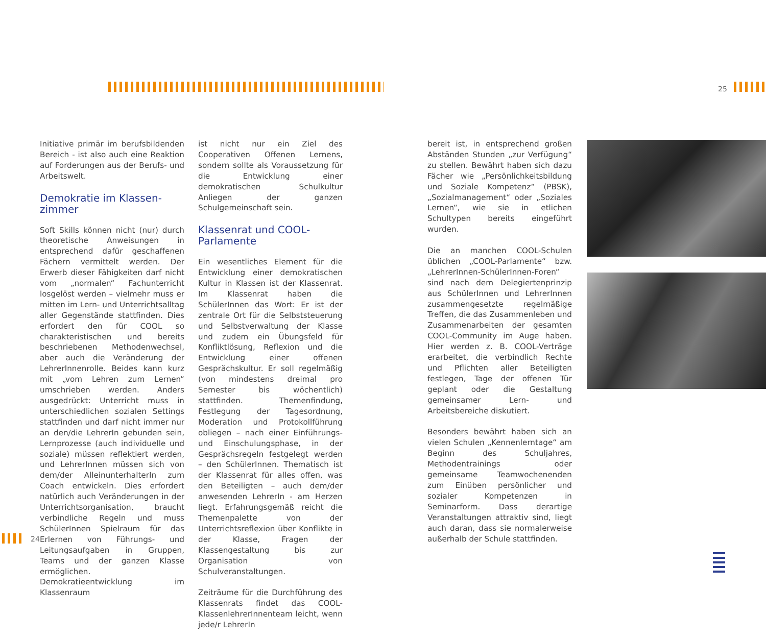25
Initiative primär im berufsbildenden Bereich - ist also auch eine Reaktion auf Forderungen aus der Berufs- und Arbeitswelt.
Demokratie im Klassen-
zimmer
Soft Skills können nicht (nur) durch theoretische Anweisungen in entsprechend dafür geschaffenen Fächern vermittelt werden. Der Erwerb dieser Fähigkeiten darf nicht vom „normalen“ Fachunterricht losgelöst werden – vielmehr muss er mitten im Lern- und Unterrichtsalltag aller Gegenstände stattfinden. Dies erfordert den für COOL so charakteristischen und bereits beschriebenen Methodenwechsel, aber auch die Veränderung der LehrerInnenrolle. Beides kann kurz mit „vom Lehren zum Lernen“ umschrieben werden. Anders ausgedrückt: Unterricht muss in unterschiedlichen sozialen Settings stattfinden und darf nicht immer nur an den/die LehrerIn gebunden sein, Lernprozesse (auch individuelle und soziale) müssen reflektiert werden, und LehrerInnen müssen sich von dem/der AlleinunterhalterIn zum Coach entwickeln. Dies erfordert natürlich auch Veränderungen in der Unterrichtsorganisation, braucht verbindliche Regeln und muss SchülerInnen Spielraum für das Erlernen von Führungs- und Leitungsaufgaben in Gruppen, Teams und der ganzen Klasse ermöglichen. Demokratieentwicklung im Klassenraum
ist nicht nur ein Ziel des Cooperativen Offenen Lernens, sondern sollte als Voraussetzung für die Entwicklung einer demokratischen Schulkultur Anliegen der ganzen Schulgemeinschaft sein.
Klassenrat und COOL-
Parlamente
Ein wesentliches Element für die Entwicklung einer demokratischen Kultur in Klassen ist der Klassenrat. Im Klassenrat haben die SchülerInnen das Wort: Er ist der zentrale Ort für die Selbststeuerung und Selbstverwaltung der Klasse und zudem ein Übungsfeld für Konfliktlösung, Reflexion und die Entwicklung einer offenen Gesprächskultur. Er soll regelmäßig (von mindestens dreimal pro Semester bis wöchentlich) stattfinden. Themenfindung, Festlegung der Tagesordnung, Moderation und Protokollführung obliegen – nach einer Einführungs- und Einschulungsphase, in der Gesprächsregeln festgelegt werden – den SchülerInnen. Thematisch ist der Klassenrat für alles offen, was den Beteiligten – auch dem/der anwesenden LehrerIn - am Herzen liegt. Erfahrungsgemäß reicht die Themenpalette von der Unterrichtsreflexion über Konflikte in der Klasse, Fragen der Klassengestaltung bis zur Organisation von Schulveranstaltungen.
Zeiträume für die Durchführung des Klassenrats findet das COOL-KlassenlehrerInnenteam leicht, wenn jede/r LehrerIn
bereit ist, in entsprechend großen Abständen Stunden „zur Verfügung“ zu stellen. Bewährt haben sich dazu Fächer wie „Persönlichkeitsbildung und Soziale Kompetenz“ (PBSK), „Sozialmanagement“ oder „Soziales Lernen“, wie sie in etlichen Schultypen bereits eingeführt wurden.
Die an manchen COOL-Schulen üblichen „COOL-Parlamente“ bzw. „LehrerInnen-SchülerInnen-Foren“ sind nach dem Delegiertenprinzip aus SchülerInnen und LehrerInnen zusammengesetzte regelmäßige Treffen, die das Zusammenleben und Zusammenarbeiten der gesamten COOL-Community im Auge haben. Hier werden z. B. COOL-Verträge erarbeitet, die verbindlich Rechte und Pflichten aller Beteiligten festlegen, Tage der offenen Tür geplant oder die Gestaltung gemeinsamer Lern- und Arbeitsbereiche diskutiert.
Besonders bewährt haben sich an vielen Schulen „Kennenlerntage“ am Beginn des Schuljahres, Methodentrainings oder gemeinsame Teamwochenenden zum Einüben persönlicher und sozialer Kompetenzen in Seminarform. Dass derartige Veranstaltungen attraktiv sind, liegt auch daran, dass sie normalerweise außerhalb der Schule stattfinden.
24